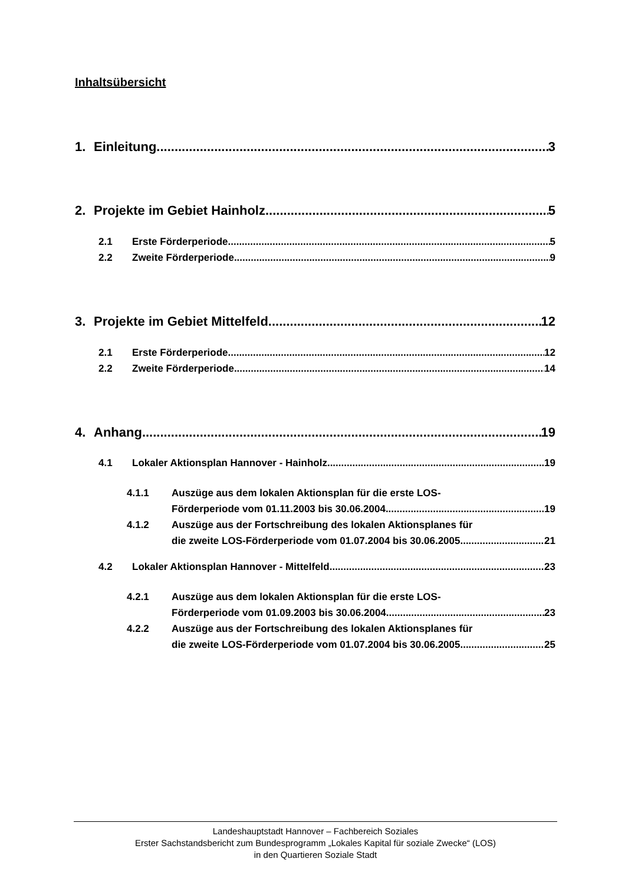Inhaltsübersicht
1. Einleitung 3
2. Projekte im Gebiet Hainholz 5
2.1 Erste Förderperiode 5
2.2 Zweite Förderperiode 9
3. Projekte im Gebiet Mittelfeld 12
2.1 Erste Förderperiode 12
2.2 Zweite Förderperiode 14
4. Anhang 19
4.1 Lokaler Aktionsplan Hannover - Hainholz 19
4.1.1 Auszüge aus dem lokalen Aktionsplan für die erste LOS-
Förderperiode vom 01.11.2003 bis 30.06.2004 19
4.1.2 Auszüge aus der Fortschreibung des lokalen Aktionsplanes für
die zweite LOS-Förderperiode vom 01.07.2004 bis 30.06.2005 21
4.2 Lokaler Aktionsplan Hannover - Mittelfeld 23
4.2.1 Auszüge aus dem lokalen Aktionsplan für die erste LOS-
Förderperiode vom 01.09.2003 bis 30.06.2004 23
4.2.2 Auszüge aus der Fortschreibung des lokalen Aktionsplanes für
die zweite LOS-Förderperiode vom 01.07.2004 bis 30.06.2005 25
Landeshauptstadt Hannover – Fachbereich Soziales
Erster Sachstandsbericht zum Bundesprogramm „Lokales Kapital für soziale Zwecke“ (LOS)
in den Quartieren Soziale Stadt